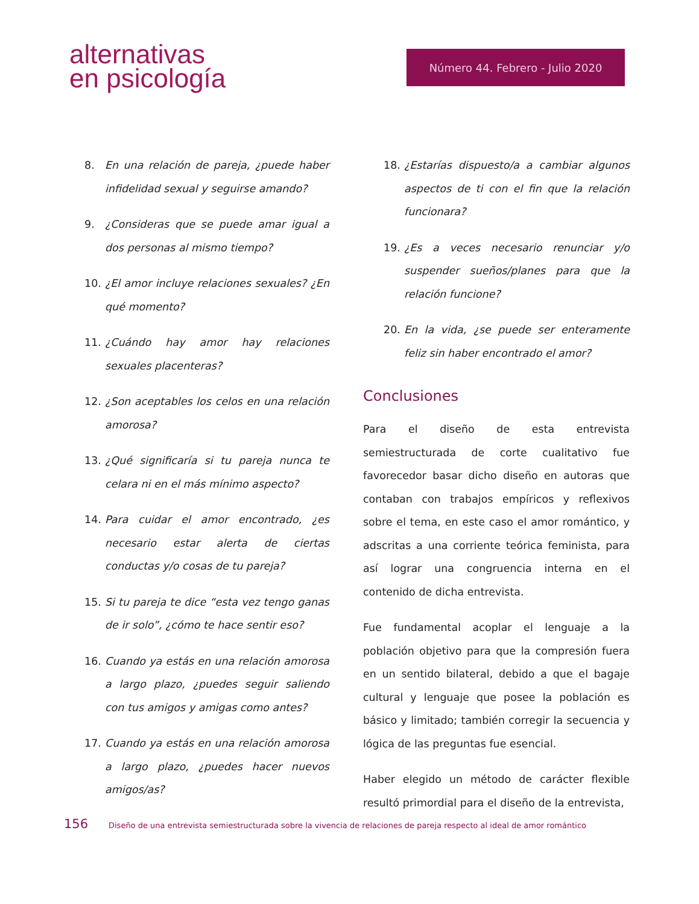alternativas
en psicología
Número 44. Febrero - Julio 2020
8. En una relación de pareja, ¿puede haber infidelidad sexual y seguirse amando?
9. ¿Consideras que se puede amar igual a dos personas al mismo tiempo?
10. ¿El amor incluye relaciones sexuales? ¿En qué momento?
11. ¿Cuándo hay amor hay relaciones sexuales placenteras?
12. ¿Son aceptables los celos en una relación amorosa?
13. ¿Qué significaría si tu pareja nunca te celara ni en el más mínimo aspecto?
14. Para cuidar el amor encontrado, ¿es necesario estar alerta de ciertas conductas y/o cosas de tu pareja?
15. Si tu pareja te dice “esta vez tengo ganas de ir solo”, ¿cómo te hace sentir eso?
16. Cuando ya estás en una relación amorosa a largo plazo, ¿puedes seguir saliendo con tus amigos y amigas como antes?
17. Cuando ya estás en una relación amorosa a largo plazo, ¿puedes hacer nuevos amigos/as?
18. ¿Estarías dispuesto/a a cambiar algunos aspectos de ti con el fin que la relación funcionara?
19. ¿Es a veces necesario renunciar y/o suspender sueños/planes para que la relación funcione?
20. En la vida, ¿se puede ser enteramente feliz sin haber encontrado el amor?
Conclusiones
Para el diseño de esta entrevista semiestructurada de corte cualitativo fue favorecedor basar dicho diseño en autoras que contaban con trabajos empíricos y reflexivos sobre el tema, en este caso el amor romántico, y adscritas a una corriente teórica feminista, para así lograr una congruencia interna en el contenido de dicha entrevista.
Fue fundamental acoplar el lenguaje a la población objetivo para que la compresión fuera en un sentido bilateral, debido a que el bagaje cultural y lenguaje que posee la población es básico y limitado; también corregir la secuencia y lógica de las preguntas fue esencial.
Haber elegido un método de carácter flexible resultó primordial para el diseño de la entrevista,
156 Diseño de una entrevista semiestructurada sobre la vivencia de relaciones de pareja respecto al ideal de amor romántico